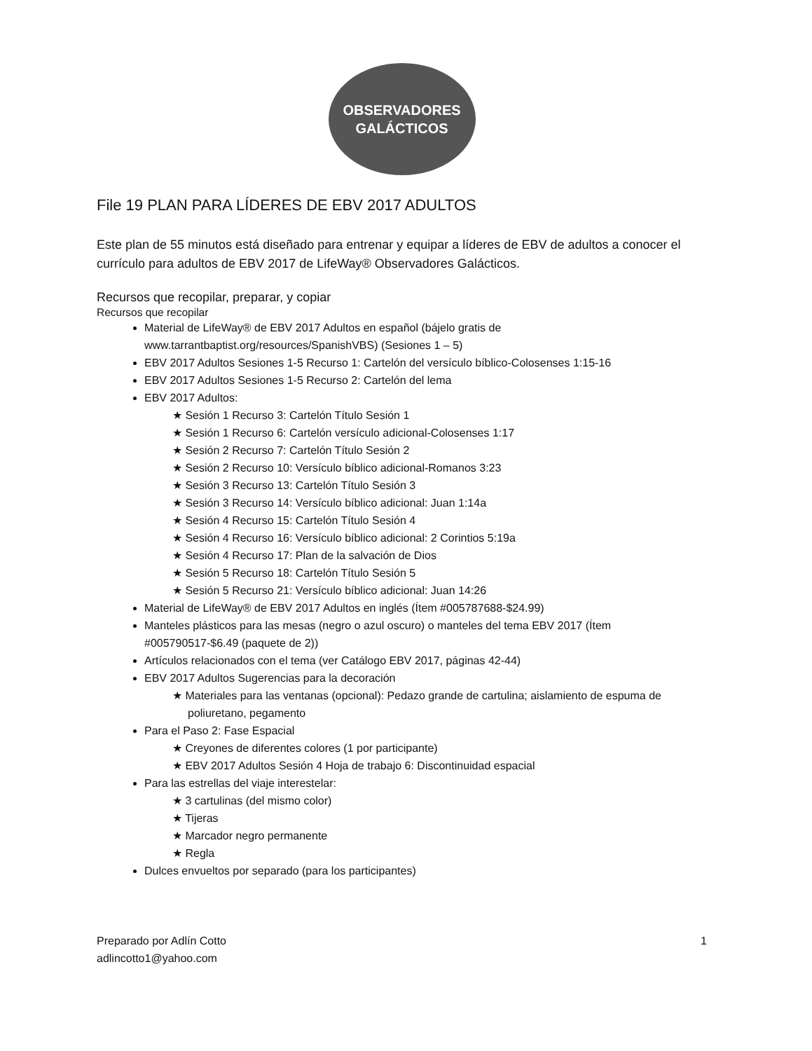OBSERVADORES
GALÁCTICOS
File 19 PLAN PARA LÍDERES DE EBV 2017 ADULTOS
Este plan de 55 minutos está diseñado para entrenar y equipar a líderes de EBV de adultos a conocer el currículo para adultos de EBV 2017 de LifeWay® Observadores Galácticos.
Recursos que recopilar, preparar, y copiar
Recursos que recopilar
Material de LifeWay® de EBV 2017 Adultos en español (bájelo gratis de www.tarrantbaptist.org/resources/SpanishVBS) (Sesiones 1 – 5)
EBV 2017 Adultos Sesiones 1-5 Recurso 1: Cartelón del versículo bíblico-Colosenses 1:15-16
EBV 2017 Adultos Sesiones 1-5 Recurso 2: Cartelón del lema
EBV 2017 Adultos:
★ Sesión 1 Recurso 3: Cartelón Título Sesión 1
★ Sesión 1 Recurso 6: Cartelón versículo adicional-Colosenses 1:17
★ Sesión 2 Recurso 7: Cartelón Título Sesión 2
★ Sesión 2 Recurso 10: Versículo bíblico adicional-Romanos 3:23
★ Sesión 3 Recurso 13: Cartelón Título Sesión 3
★ Sesión 3 Recurso 14: Versículo bíblico adicional: Juan 1:14a
★ Sesión 4 Recurso 15: Cartelón Título Sesión 4
★ Sesión 4 Recurso 16: Versículo bíblico adicional: 2 Corintios 5:19a
★ Sesión 4 Recurso 17: Plan de la salvación de Dios
★ Sesión 5 Recurso 18: Cartelón Título Sesión 5
★ Sesión 5 Recurso 21: Versículo bíblico adicional: Juan 14:26
Material de LifeWay® de EBV 2017 Adultos en inglés (Ítem #005787688-$24.99)
Manteles plásticos para las mesas (negro o azul oscuro) o manteles del tema EBV 2017 (Ítem #005790517-$6.49 (paquete de 2))
Artículos relacionados con el tema (ver Catálogo EBV 2017, páginas 42-44)
EBV 2017 Adultos Sugerencias para la decoración
★ Materiales para las ventanas (opcional): Pedazo grande de cartulina; aislamiento de espuma de poliuretano, pegamento
Para el Paso 2: Fase Espacial
★ Creyones de diferentes colores (1 por participante)
★ EBV 2017 Adultos Sesión 4 Hoja de trabajo 6: Discontinuidad espacial
Para las estrellas del viaje interestelar:
★ 3 cartulinas (del mismo color)
★ Tijeras
★ Marcador negro permanente
★ Regla
Dulces envueltos por separado (para los participantes)
Preparado por Adlín Cotto
adlincotto1@yahoo.com
1